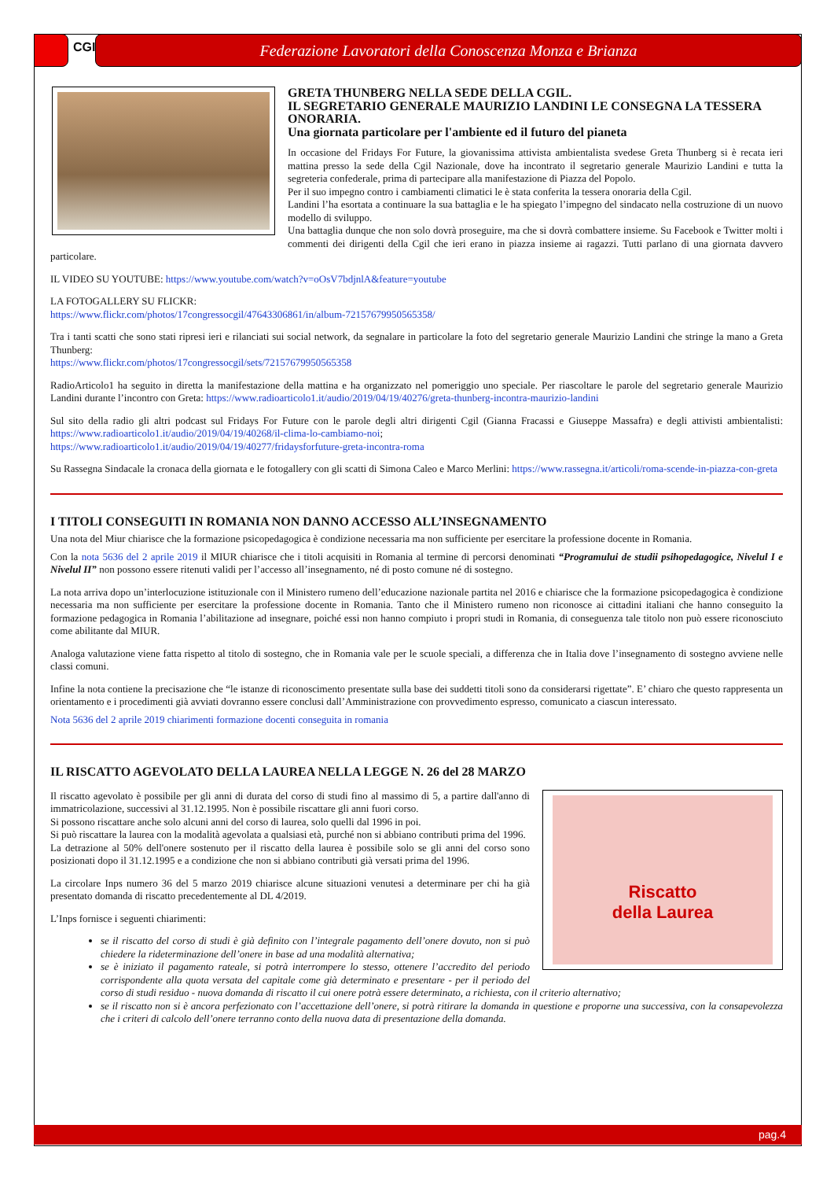CGIL
Federazione Lavoratori della Conoscenza Monza e Brianza
GRETA THUNBERG NELLA SEDE DELLA CGIL.
IL SEGRETARIO GENERALE MAURIZIO LANDINI LE CONSEGNA LA TESSERA ONORARIA.
Una giornata particolare per l'ambiente ed il futuro del pianeta
In occasione del Fridays For Future, la giovanissima attivista ambientalista svedese Greta Thunberg si è recata ieri mattina presso la sede della Cgil Nazionale, dove ha incontrato il segretario generale Maurizio Landini e tutta la segreteria confederale, prima di partecipare alla manifestazione di Piazza del Popolo.
Per il suo impegno contro i cambiamenti climatici le è stata conferita la tessera onoraria della Cgil.
Landini l’ha esortata a continuare la sua battaglia e le ha spiegato l’impegno del sindacato nella costruzione di un nuovo modello di sviluppo.
Una battaglia dunque che non solo dovrà proseguire, ma che si dovrà combattere insieme. Su Facebook e Twitter molti i commenti dei dirigenti della Cgil che ieri erano in piazza insieme ai ragazzi. Tutti parlano di una giornata davvero particolare.
IL VIDEO SU YOUTUBE: https://www.youtube.com/watch?v=oOsV7bdjnlA&feature=youtube
LA FOTOGALLERY SU FLICKR:
https://www.flickr.com/photos/17congressocgil/47643306861/in/album-72157679950565358/
Tra i tanti scatti che sono stati ripresi ieri e rilanciati sui social network, da segnalare in particolare la foto del segretario generale Maurizio Landini che stringe la mano a Greta Thunberg:
https://www.flickr.com/photos/17congressocgil/sets/72157679950565358
RadioArticolo1 ha seguito in diretta la manifestazione della mattina e ha organizzato nel pomeriggio uno speciale. Per riascoltare le parole del segretario generale Maurizio Landini durante l’incontro con Greta: https://www.radioarticolo1.it/audio/2019/04/19/40276/greta-thunberg-incontra-maurizio-landini
Sul sito della radio gli altri podcast sul Fridays For Future con le parole degli altri dirigenti Cgil (Gianna Fracassi e Giuseppe Massafra) e degli attivisti ambientalisti: https://www.radioarticolo1.it/audio/2019/04/19/40268/il-clima-lo-cambiamo-noi;
https://www.radioarticolo1.it/audio/2019/04/19/40277/fridaysforfuture-greta-incontra-roma
Su Rassegna Sindacale la cronaca della giornata e le fotogallery con gli scatti di Simona Caleo e Marco Merlini: https://www.rassegna.it/articoli/roma-scende-in-piazza-con-greta
I TITOLI CONSEGUITI IN ROMANIA NON DANNO ACCESSO ALL’INSEGNAMENTO
Una nota del Miur chiarisce che la formazione psicopedagogica è condizione necessaria ma non sufficiente per esercitare la professione docente in Romania.
Con la nota 5636 del 2 aprile 2019 il MIUR chiarisce che i titoli acquisiti in Romania al termine di percorsi denominati “Programului de studii psihopedagogice, Nivelul I e Nivelul II” non possono essere ritenuti validi per l’accesso all’insegnamento, né di posto comune né di sostegno.
La nota arriva dopo un’interlocuzione istituzionale con il Ministero rumeno dell’educazione nazionale partita nel 2016 e chiarisce che la formazione psicopedagogica è condizione necessaria ma non sufficiente per esercitare la professione docente in Romania. Tanto che il Ministero rumeno non riconosce ai cittadini italiani che hanno conseguito la formazione pedagogica in Romania l’abilitazione ad insegnare, poiché essi non hanno compiuto i propri studi in Romania, di conseguenza tale titolo non può essere riconosciuto come abilitante dal MIUR.
Analoga valutazione viene fatta rispetto al titolo di sostegno, che in Romania vale per le scuole speciali, a differenza che in Italia dove l’insegnamento di sostegno avviene nelle classi comuni.
Infine la nota contiene la precisazione che “le istanze di riconoscimento presentate sulla base dei suddetti titoli sono da considerarsi rigettate”. E’ chiaro che questo rappresenta un orientamento e i procedimenti già avviati dovranno essere conclusi dall’Amministrazione con provvedimento espresso, comunicato a ciascun interessato.
Nota 5636 del 2 aprile 2019 chiarimenti formazione docenti conseguita in romania
IL RISCATTO AGEVOLATO DELLA LAUREA NELLA LEGGE N. 26 del 28 MARZO
Riscatto
della Laurea
Il riscatto agevolato è possibile per gli anni di durata del corso di studi fino al massimo di 5, a partire dall'anno di immatricolazione, successivi al 31.12.1995. Non è possibile riscattare gli anni fuori corso.
Si possono riscattare anche solo alcuni anni del corso di laurea, solo quelli dal 1996 in poi.
Si può riscattare la laurea con la modalità agevolata a qualsiasi età, purché non si abbiano contributi prima del 1996.
La detrazione al 50% dell'onere sostenuto per il riscatto della laurea è possibile solo se gli anni del corso sono posizionati dopo il 31.12.1995 e a condizione che non si abbiano contributi già versati prima del 1996.
La circolare Inps numero 36 del 5 marzo 2019 chiarisce alcune situazioni venutesi a determinare per chi ha già presentato domanda di riscatto precedentemente al DL 4/2019.
L’Inps fornisce i seguenti chiarimenti:
se il riscatto del corso di studi è già definito con l’integrale pagamento dell’onere dovuto, non si può chiedere la rideterminazione dell’onere in base ad una modalità alternativa;
se è iniziato il pagamento rateale, si potrà interrompere lo stesso, ottenere l’accredito del periodo corrispondente alla quota versata del capitale come già determinato e presentare - per il periodo del corso di studi residuo - nuova domanda di riscatto il cui onere potrà essere determinato, a richiesta, con il criterio alternativo;
se il riscatto non si è ancora perfezionato con l’accettazione dell’onere, si potrà ritirare la domanda in questione e proporne una successiva, con la consapevolezza che i criteri di calcolo dell’onere terranno conto della nuova data di presentazione della domanda.
pag.4